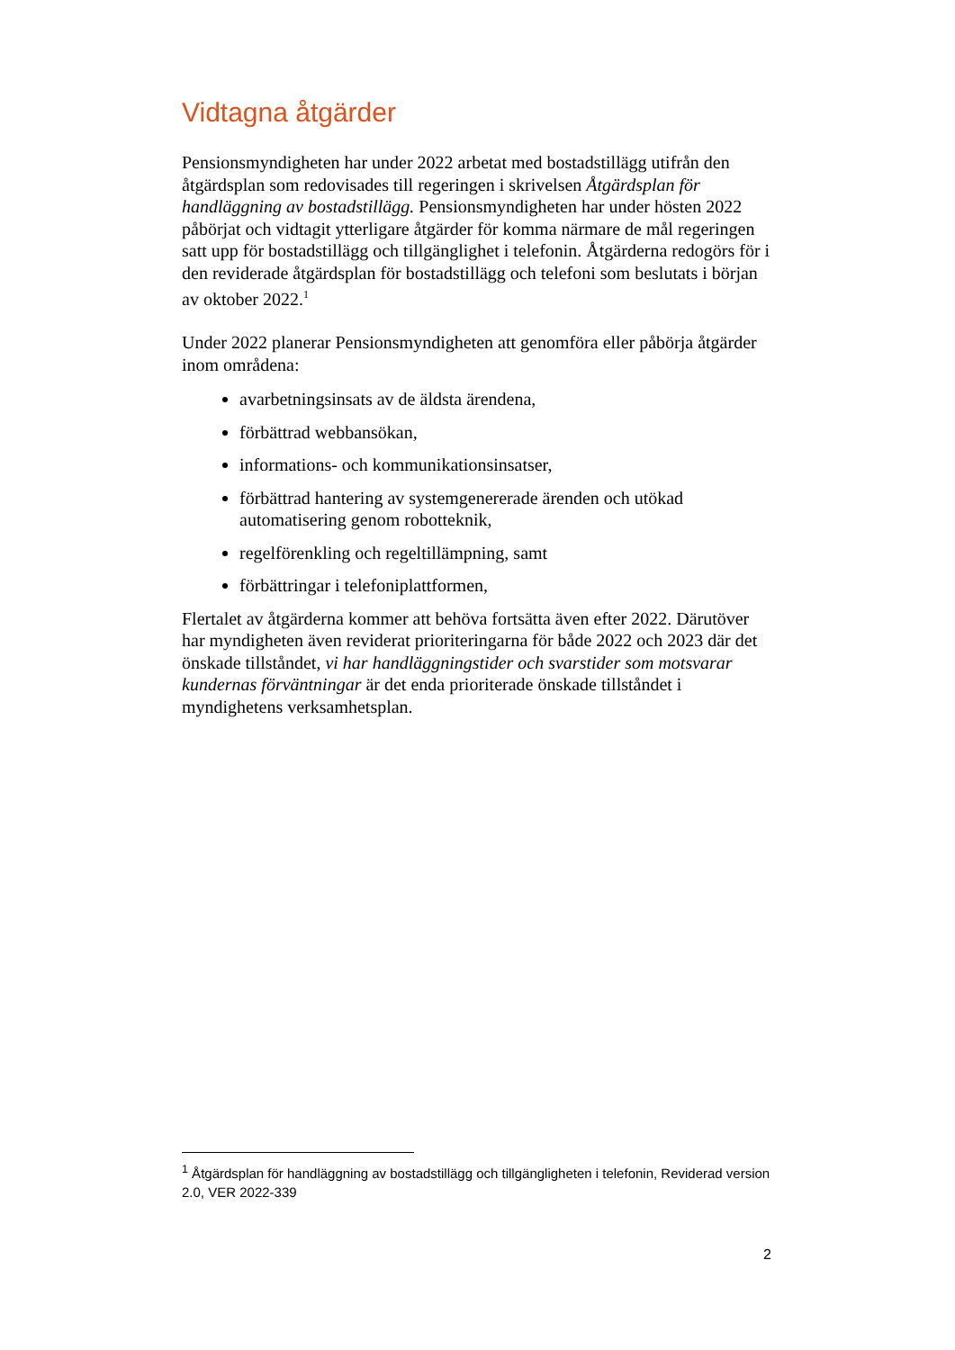Vidtagna åtgärder
Pensionsmyndigheten har under 2022 arbetat med bostadstillägg utifrån den åtgärdsplan som redovisades till regeringen i skrivelsen Åtgärdsplan för handläggning av bostadstillägg. Pensionsmyndigheten har under hösten 2022 påbörjat och vidtagit ytterligare åtgärder för komma närmare de mål regeringen satt upp för bostadstillägg och tillgänglighet i telefonin. Åtgärderna redogörs för i den reviderade åtgärdsplan för bostadstillägg och telefoni som beslutats i början av oktober 2022.<sup>1</sup>
Under 2022 planerar Pensionsmyndigheten att genomföra eller påbörja åtgärder inom områdena:
avarbetningsinsats av de äldsta ärendena,
förbättrad webbansökan,
informations- och kommunikationsinsatser,
förbättrad hantering av systemgenererade ärenden och utökad automatisering genom robotteknik,
regelförenkling och regeltillämpning, samt
förbättringar i telefoniplattformen,
Flertalet av åtgärderna kommer att behöva fortsätta även efter 2022. Därutöver har myndigheten även reviderat prioriteringarna för både 2022 och 2023 där det önskade tillståndet, vi har handläggningstider och svarstider som motsvarar kundernas förväntningar är det enda prioriterade önskade tillståndet i myndighetens verksamhetsplan.
<sup>1</sup> Åtgärdsplan för handläggning av bostadstillägg och tillgängligheten i telefonin, Reviderad version 2.0, VER 2022-339
2